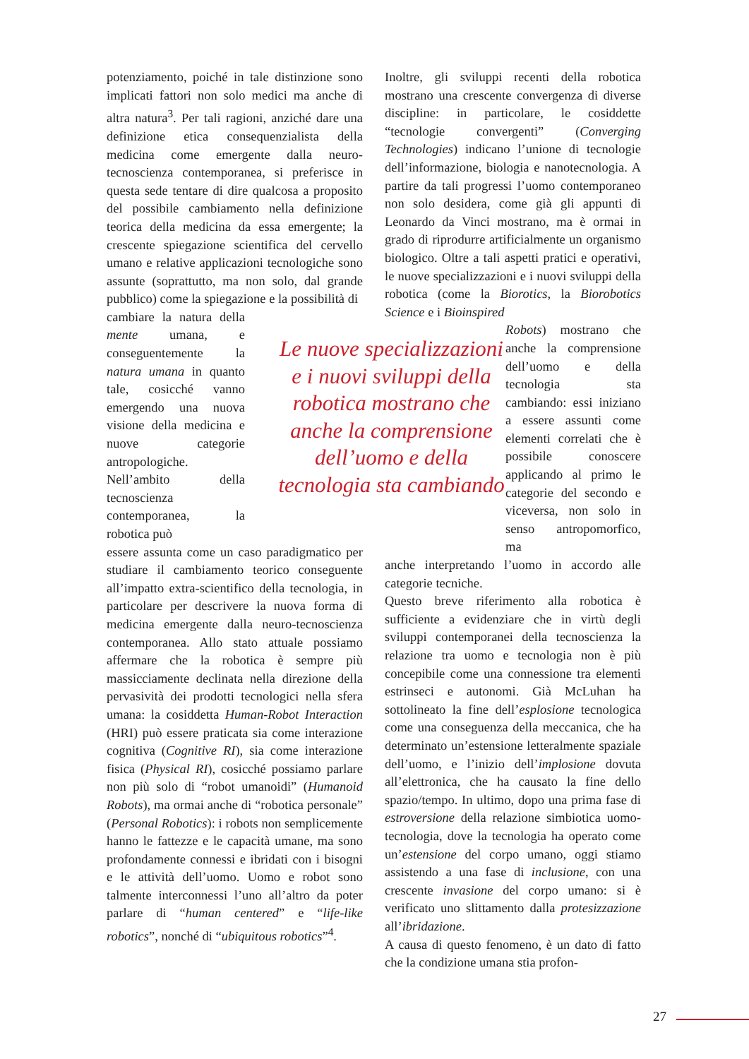potenziamento, poiché in tale distinzione sono implicati fattori non solo medici ma anche di altra natura<sup>3</sup>. Per tali ragioni, anziché dare una definizione etica consequenzialista della medicina come emergente dalla neuro-tecnoscienza contemporanea, si preferisce in questa sede tentare di dire qualcosa a proposito del possibile cambiamento nella definizione teorica della medicina da essa emergente; la crescente spiegazione scientifica del cervello umano e relative applicazioni tecnologiche sono assunte (soprattutto, ma non solo, dal grande pubblico) come la spiegazione e la possibilità di
cambiare la natura della mente umana, e conseguentemente la natura umana in quanto tale, cosicché vanno emergendo una nuova visione della medicina e nuove categorie antropologiche.
Nell’ambito della tecnoscienza contemporanea, la robotica può
essere assunta come un caso paradigmatico per studiare il cambiamento teorico conseguente all’impatto extra-scientifico della tecnologia, in particolare per descrivere la nuova forma di medicina emergente dalla neuro-tecnoscienza contemporanea. Allo stato attuale possiamo affermare che la robotica è sempre più massicciamente declinata nella direzione della pervasività dei prodotti tecnologici nella sfera umana: la cosiddetta Human-Robot Interaction (HRI) può essere praticata sia come interazione cognitiva (Cognitive RI), sia come interazione fisica (Physical RI), cosicché possiamo parlare non più solo di “robot umanoidi” (Humanoid Robots), ma ormai anche di “robotica personale” (Personal Robotics): i robots non semplicemente hanno le fattezze e le capacità umane, ma sono profondamente connessi e ibridati con i bisogni e le attività dell’uomo. Uomo e robot sono talmente interconnessi l’uno all’altro da poter parlare di “human centered” e “life-like robotics”, nonché di “ubiquitous robotics”<sup>4</sup>.
Inoltre, gli sviluppi recenti della robotica mostrano una crescente convergenza di diverse discipline: in particolare, le cosiddette “tecnologie convergenti” (Converging Technologies) indicano l’unione di tecnologie dell’informazione, biologia e nanotecnologia. A partire da tali progressi l’uomo contemporaneo non solo desidera, come già gli appunti di Leonardo da Vinci mostrano, ma è ormai in grado di riprodurre artificialmente un organismo biologico. Oltre a tali aspetti pratici e operativi, le nuove specializzazioni e i nuovi sviluppi della robotica (come la Biorotics, la Biorobotics Science e i Bioinspired
Le nuove specializzazioni e i nuovi sviluppi della robotica mostrano che anche la comprensione dell’uomo e della tecnologia sta cambiando
Robots) mostrano che anche la comprensione dell’uomo e della tecnologia sta cambiando: essi iniziano a essere assunti come elementi correlati che è possibile conoscere applicando al primo le categorie del secondo e viceversa, non solo in senso antropomorfico, ma
anche interpretando l’uomo in accordo alle categorie tecniche.
Questo breve riferimento alla robotica è sufficiente a evidenziare che in virtù degli sviluppi contemporanei della tecnoscienza la relazione tra uomo e tecnologia non è più concepibile come una connessione tra elementi estrinseci e autonomi. Già McLuhan ha sottolineato la fine dell’esplosione tecnologica come una conseguenza della meccanica, che ha determinato un’estensione letteralmente spaziale dell’uomo, e l’inizio dell’implosione dovuta all’elettronica, che ha causato la fine dello spazio/tempo. In ultimo, dopo una prima fase di estroversione della relazione simbiotica uomo-tecnologia, dove la tecnologia ha operato come un’estensione del corpo umano, oggi stiamo assistendo a una fase di inclusione, con una crescente invasione del corpo umano: si è verificato uno slittamento dalla protesizzazione all’ibridazione.
A causa di questo fenomeno, è un dato di fatto che la condizione umana stia profon-
27